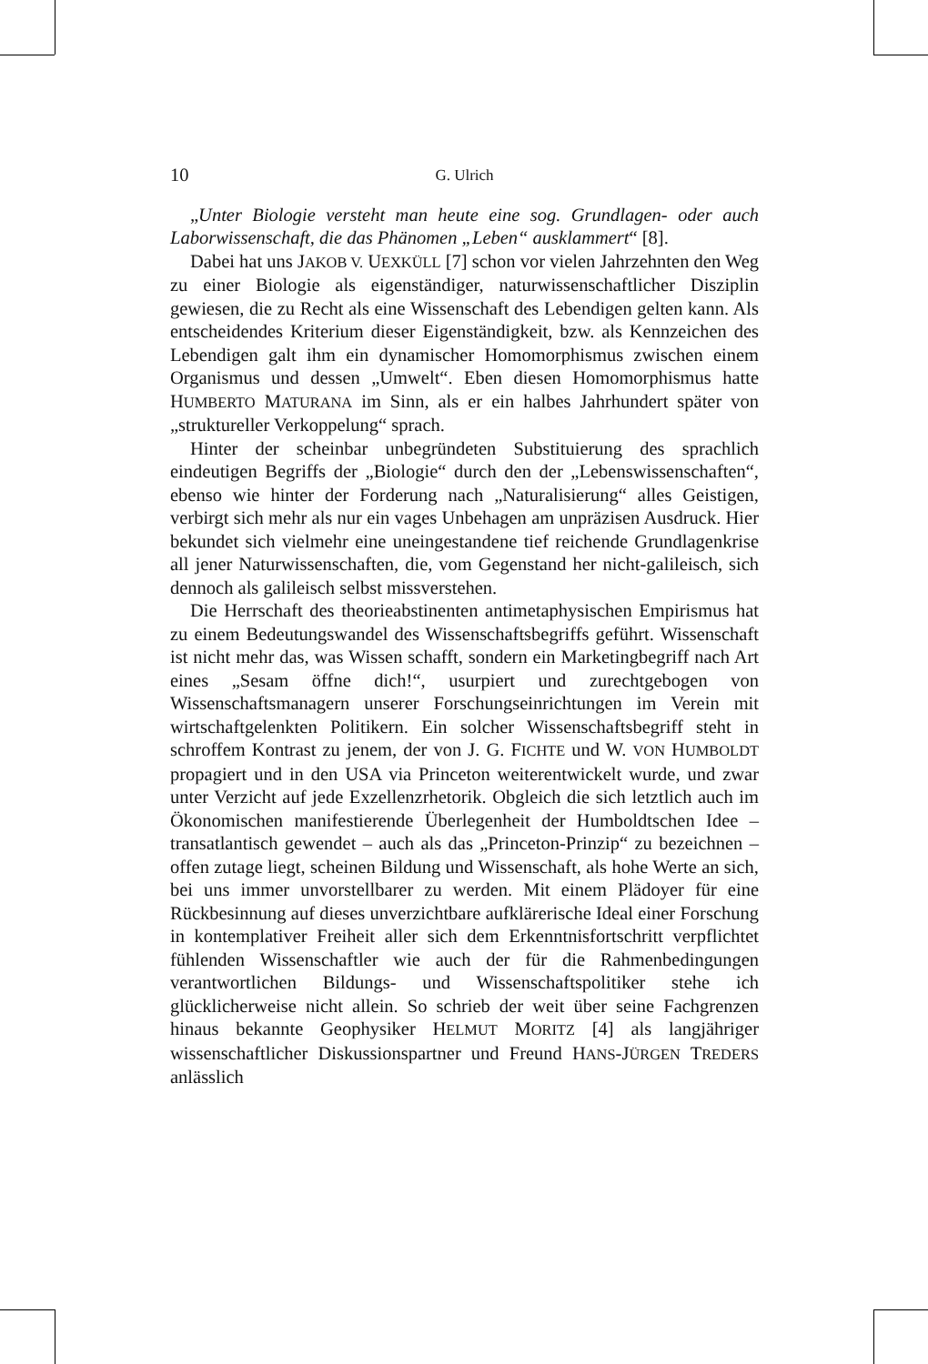10 G. Ulrich
„Unter Biologie versteht man heute eine sog. Grundlagen- oder auch Laborwissenschaft, die das Phänomen „Leben“ ausklammert“ [8].
Dabei hat uns JAKOB V. UEXKÜLL [7] schon vor vielen Jahrzehnten den Weg zu einer Biologie als eigenständiger, naturwissenschaftlicher Disziplin gewiesen, die zu Recht als eine Wissenschaft des Lebendigen gelten kann. Als entscheidendes Kriterium dieser Eigenständigkeit, bzw. als Kennzeichen des Lebendigen galt ihm ein dynamischer Homomorphismus zwischen einem Organismus und dessen „Umwelt“. Eben diesen Homomorphismus hatte HUMBERTO MATURANA im Sinn, als er ein halbes Jahrhundert später von „struktureller Verkoppelung“ sprach.
Hinter der scheinbar unbegründeten Substituierung des sprachlich eindeutigen Begriffs der „Biologie“ durch den der „Lebenswissenschaften“, ebenso wie hinter der Forderung nach „Naturalisierung“ alles Geistigen, verbirgt sich mehr als nur ein vages Unbehagen am unpräzisen Ausdruck. Hier bekundet sich vielmehr eine uneingestandene tief reichende Grundlagenkrise all jener Naturwissenschaften, die, vom Gegenstand her nicht-galileisch, sich dennoch als galileisch selbst missverstehen.
Die Herrschaft des theorieabstinenten antimetaphysischen Empirismus hat zu einem Bedeutungswandel des Wissenschaftsbegriffs geführt. Wissenschaft ist nicht mehr das, was Wissen schafft, sondern ein Marketingbegriff nach Art eines „Sesam öffne dich!“, usurpiert und zurechtgebogen von Wissenschaftsmanagern unserer Forschungseinrichtungen im Verein mit wirtschaftgelenkten Politikern. Ein solcher Wissenschaftsbegriff steht in schroffem Kontrast zu jenem, der von J. G. FICHTE und W. VON HUMBOLDT propagiert und in den USA via Princeton weiterentwickelt wurde, und zwar unter Verzicht auf jede Exzellenzrhetorik. Obgleich die sich letztlich auch im Ökonomischen manifestierende Überlegenheit der Humboldtschen Idee – transatlantisch gewendet – auch als das „Princeton-Prinzip“ zu bezeichnen – offen zutage liegt, scheinen Bildung und Wissenschaft, als hohe Werte an sich, bei uns immer unvorstellbarer zu werden. Mit einem Plädoyer für eine Rückbesinnung auf dieses unverzichtbare aufklärerische Ideal einer Forschung in kontemplativer Freiheit aller sich dem Erkenntnisfortschritt verpflichtet fühlenden Wissenschaftler wie auch der für die Rahmenbedingungen verantwortlichen Bildungs- und Wissenschaftspolitiker stehe ich glücklicherweise nicht allein. So schrieb der weit über seine Fachgrenzen hinaus bekannte Geophysiker HELMUT MORITZ [4] als langjähriger wissenschaftlicher Diskussionspartner und Freund HANS-JÜRGEN TREDERS anlässlich